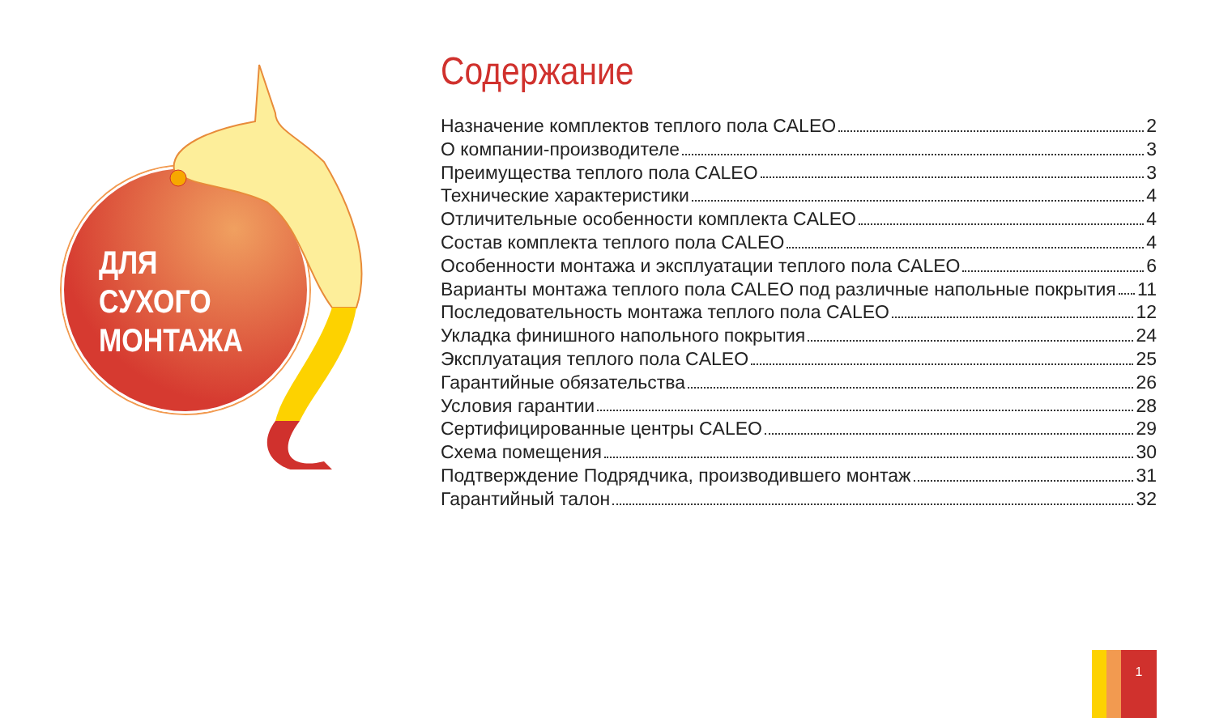ДЛЯ
СУХОГО
МОНТАЖА
Содержание
Назначение комплектов теплого пола CALEO 2
О компании-производителе 3
Преимущества теплого пола CALEO 3
Технические характеристики 4
Отличительные особенности комплекта CALEO 4
Состав комплекта теплого пола CALEO 4
Особенности монтажа и эксплуатации теплого пола CALEO 6
Варианты монтажа теплого пола CALEO под различные напольные покрытия 11
Последовательность монтажа теплого пола CALEO 12
Укладка финишного напольного покрытия 24
Эксплуатация теплого пола CALEO 25
Гарантийные обязательства 26
Условия гарантии 28
Сертифицированные центры CALEO 29
Схема помещения 30
Подтверждение Подрядчика, производившего монтаж 31
Гарантийный талон 32
1